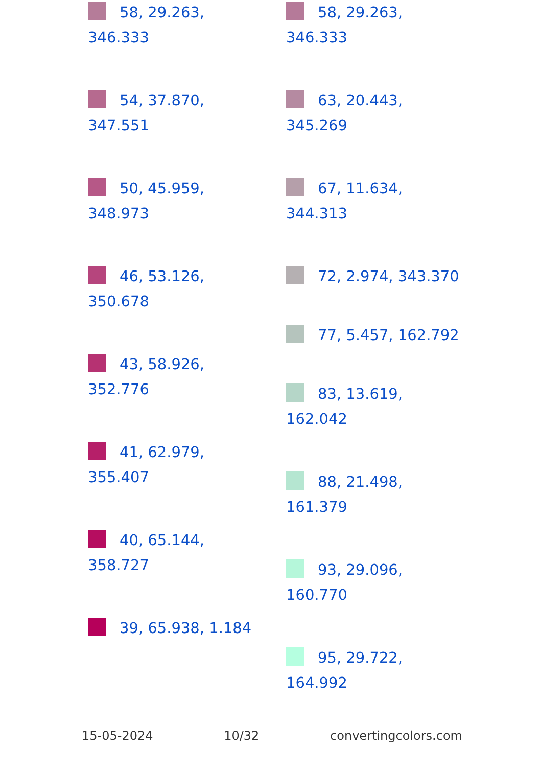58, 29.263, 346.333
54, 37.870, 347.551
50, 45.959, 348.973
46, 53.126, 350.678
43, 58.926, 352.776
41, 62.979, 355.407
40, 65.144, 358.727
39, 65.938, 1.184
58, 29.263, 346.333
63, 20.443, 345.269
67, 11.634, 344.313
72, 2.974, 343.370
77, 5.457, 162.792
83, 13.619, 162.042
88, 21.498, 161.379
93, 29.096, 160.770
95, 29.722, 164.992
15-05-2024 10/32 convertingcolors.com